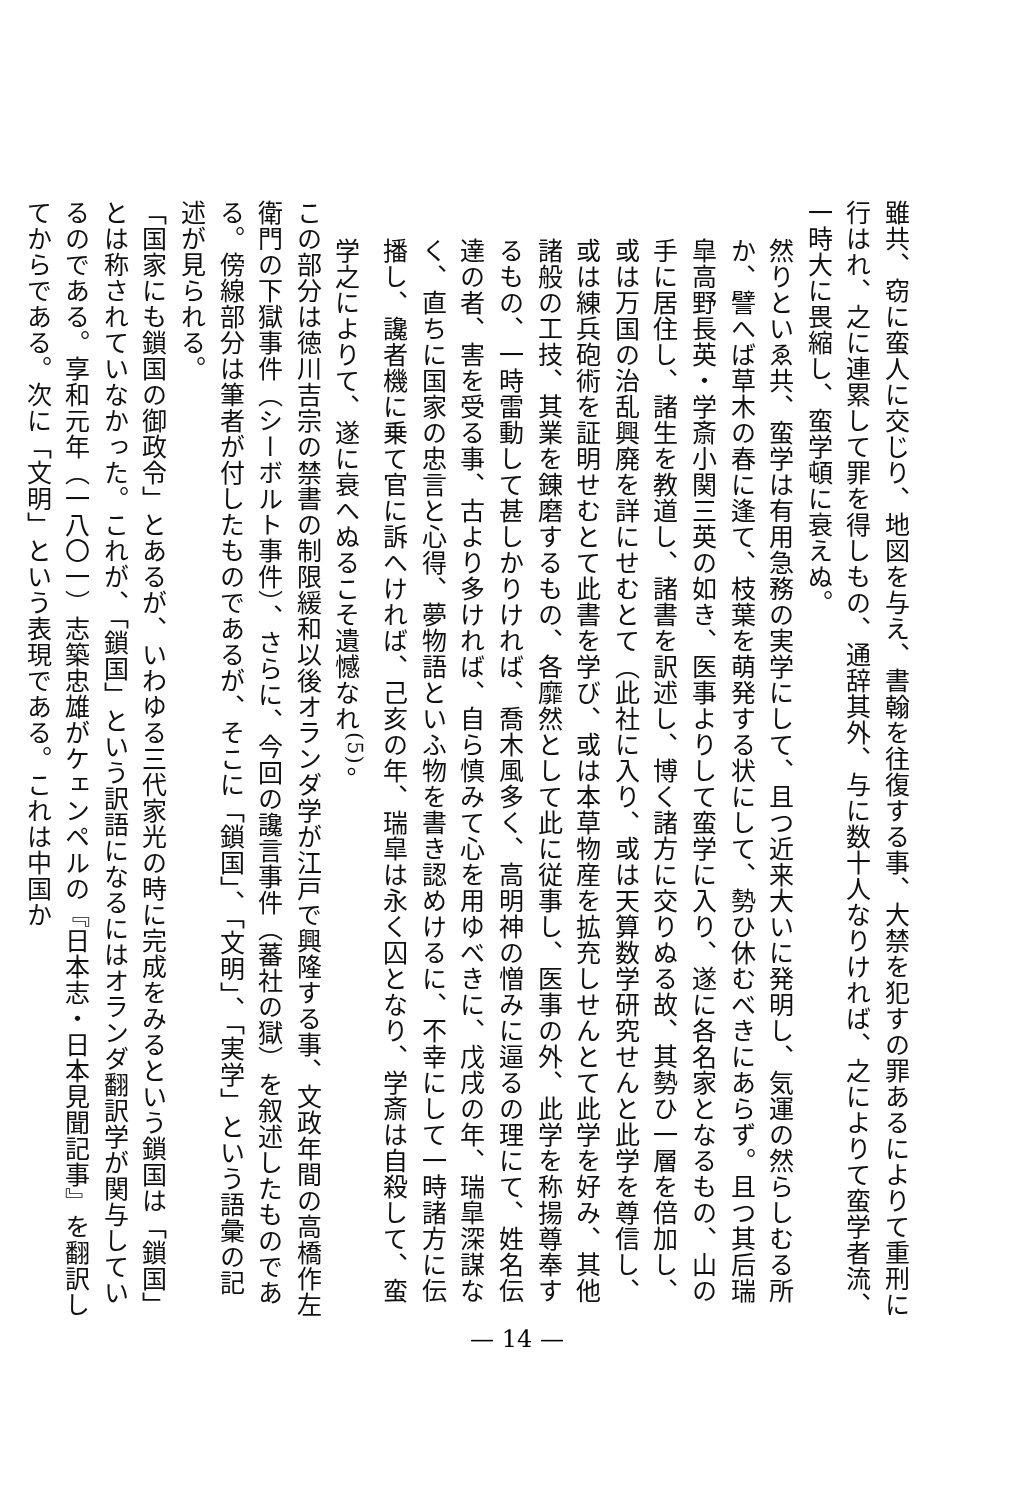雖共、窃に蛮人に交じり、地図を与え、書翰を往復する事、大禁を犯すの罪あるによりて重刑に行はれ、之に連累して罪を得しもの、通辞其外、与に数十人なりければ、之によりて蛮学者流、一時大に畏縮し、蛮学頓に衰えぬ。
然りといゑ共、蛮学は有用急務の実学にして、且つ近来大いに発明し、気運の然らしむる所か、譬へば草木の春に逢て、枝葉を萌発する状にして、勢ひ休むべきにあらず。且つ其后瑞皐高野長英・学斎小関三英の如き、医事よりして蛮学に入り、遂に各名家となるもの、山の手に居住し、諸生を教道し、諸書を訳述し、博く諸方に交りぬる故、其勢ひ一層を倍加し、或は万国の治乱興廃を詳にせむとて（此社に入り、或は天算数学研究せんと此学を尊信し、或は練兵砲術を証明せむとて此書を学び、或は本草物産を拡充しせんとて此学を好み、其他諸般の工技、其業を錬磨するもの、各靡然として此に従事し、医事の外、此学を称揚尊奉するもの、一時雷動して甚しかりければ、喬木風多く、高明神の憎みに逼るの理にて、姓名伝達の者、害を受る事、古より多ければ、自ら慎みて心を用ゆべきに、戊戌の年、瑞皐深謀なく、直ちに国家の忠言と心得、夢物語といふ物を書き認めけるに、不幸にして一時諸方に伝播し、讒者機に乗て官に訴へければ、己亥の年、瑞皐は永く囚となり、学斎は自殺して、蛮学之によりて、遂に衰へぬるこそ遺憾なれ<sup>(5)</sup>。
この部分は徳川吉宗の禁書の制限緩和以後オランダ学が江戸で興隆する事、文政年間の高橋作左衛門の下獄事件（シーボルト事件）、さらに、今回の讒言事件（蕃社の獄）を叙述したものである。傍線部分は筆者が付したものであるが、そこに「鎖国」、「文明」、「実学」という語彙の記述が見られる。
「国家にも鎖国の御政令」とあるが、いわゆる三代家光の時に完成をみるという鎖国は「鎖国」とは称されていなかった。これが、「鎖国」という訳語になるにはオランダ翻訳学が関与しているのである。享和元年（一八〇一）志築忠雄がケェンペルの『日本志・日本見聞記事』を翻訳してからである。次に「文明」という表現である。これは中国か
— 14 —